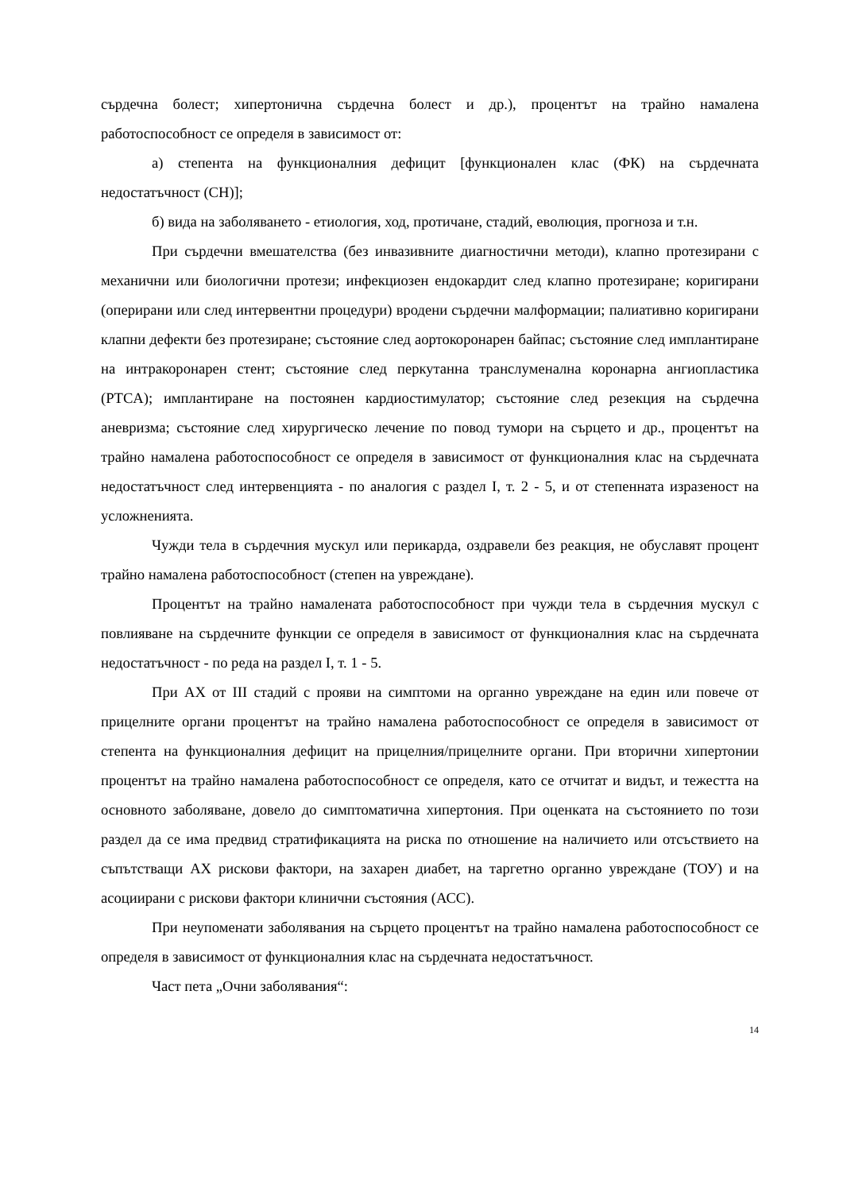сърдечна болест; хипертонична сърдечна болест и др.), процентът на трайно намалена работоспособност се определя в зависимост от:
а) степента на функционалния дефицит [функционален клас (ФК) на сърдечната недостатъчност (СН)];
б) вида на заболяването - етиология, ход, протичане, стадий, еволюция, прогноза и т.н.
При сърдечни вмешателства (без инвазивните диагностични методи), клапно протезирани с механични или биологични протези; инфекциозен ендокардит след клапно протезиране; коригирани (оперирани или след интервентни процедури) вродени сърдечни малформации; палиативно коригирани клапни дефекти без протезиране; състояние след аортокоронарен байпас; състояние след имплантиране на интракоронарен стент; състояние след перкутанна транслуменална коронарна ангиопластика (PTCA); имплантиране на постоянен кардиостимулатор; състояние след резекция на сърдечна аневризма; състояние след хирургическо лечение по повод тумори на сърцето и др., процентът на трайно намалена работоспособност се определя в зависимост от функционалния клас на сърдечната недостатъчност след интервенцията - по аналогия с раздел I, т. 2 - 5, и от степенната изразеност на усложненията.
Чужди тела в сърдечния мускул или перикарда, оздравели без реакция, не обуславят процент трайно намалена работоспособност (степен на увреждане).
Процентът на трайно намалената работоспособност при чужди тела в сърдечния мускул с повлияване на сърдечните функции се определя в зависимост от функционалния клас на сърдечната недостатъчност - по реда на раздел I, т. 1 - 5.
При АХ от III стадий с прояви на симптоми на органно увреждане на един или повече от прицелните органи процентът на трайно намалена работоспособност се определя в зависимост от степента на функционалния дефицит на прицелния/прицелните органи. При вторични хипертонии процентът на трайно намалена работоспособност се определя, като се отчитат и видът, и тежестта на основното заболяване, довело до симптоматична хипертония. При оценката на състоянието по този раздел да се има предвид стратификацията на риска по отношение на наличието или отсъствието на съпътстващи АХ рискови фактори, на захарен диабет, на таргетно органно увреждане (ТОУ) и на асоциирани с рискови фактори клинични състояния (АСС).
При неупоменати заболявания на сърцето процентът на трайно намалена работоспособност се определя в зависимост от функционалния клас на сърдечната недостатъчност.
Част пета „Очни заболявания“:
14